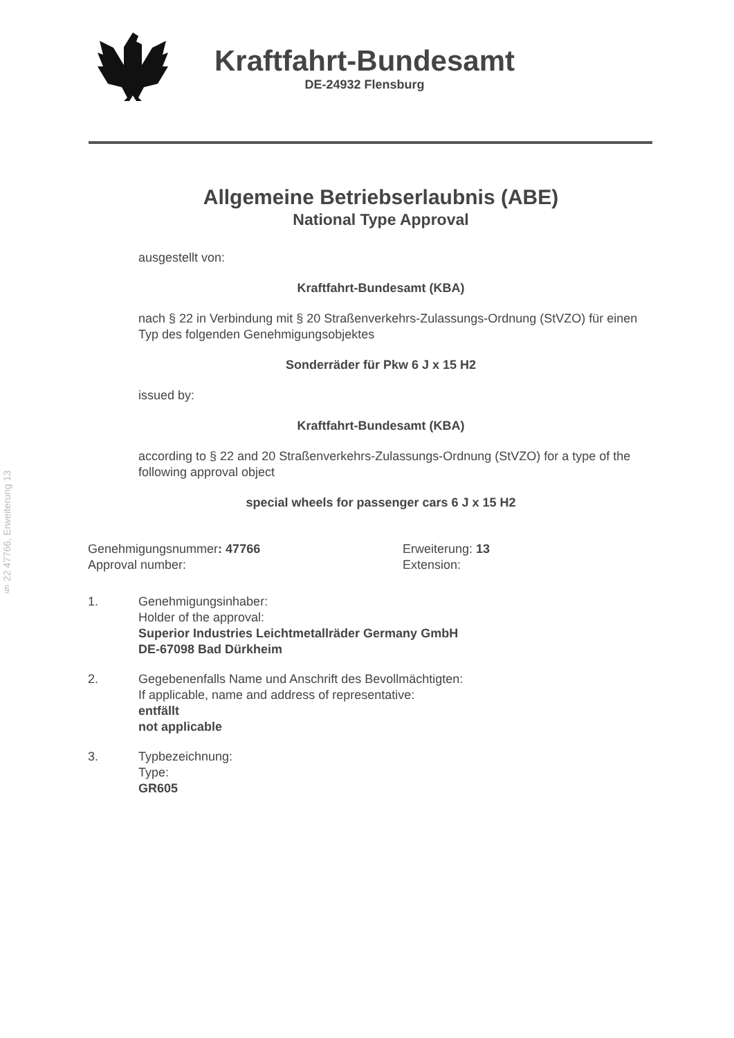§ 22 47766, Erweiterung 13
Kraftfahrt-Bundesamt
DE-24932 Flensburg
Allgemeine Betriebserlaubnis (ABE)
National Type Approval
ausgestellt von:
Kraftfahrt-Bundesamt (KBA)
nach § 22 in Verbindung mit § 20 Straßenverkehrs-Zulassungs-Ordnung (StVZO) für einen Typ des folgenden Genehmigungsobjektes
Sonderräder für Pkw 6 J x 15 H2
issued by:
Kraftfahrt-Bundesamt (KBA)
according to § 22 and 20 Straßenverkehrs-Zulassungs-Ordnung (StVZO) for a type of the following approval object
special wheels for passenger cars 6 J x 15 H2
Genehmigungsnummer: 47766
Approval number:
Erweiterung: 13
Extension:
1. Genehmigungsinhaber:
Holder of the approval:
Superior Industries Leichtmetallräder Germany GmbH
DE-67098 Bad Dürkheim
2. Gegebenenfalls Name und Anschrift des Bevollmächtigten:
If applicable, name and address of representative:
entfällt
not applicable
3. Typbezeichnung:
Type:
GR605